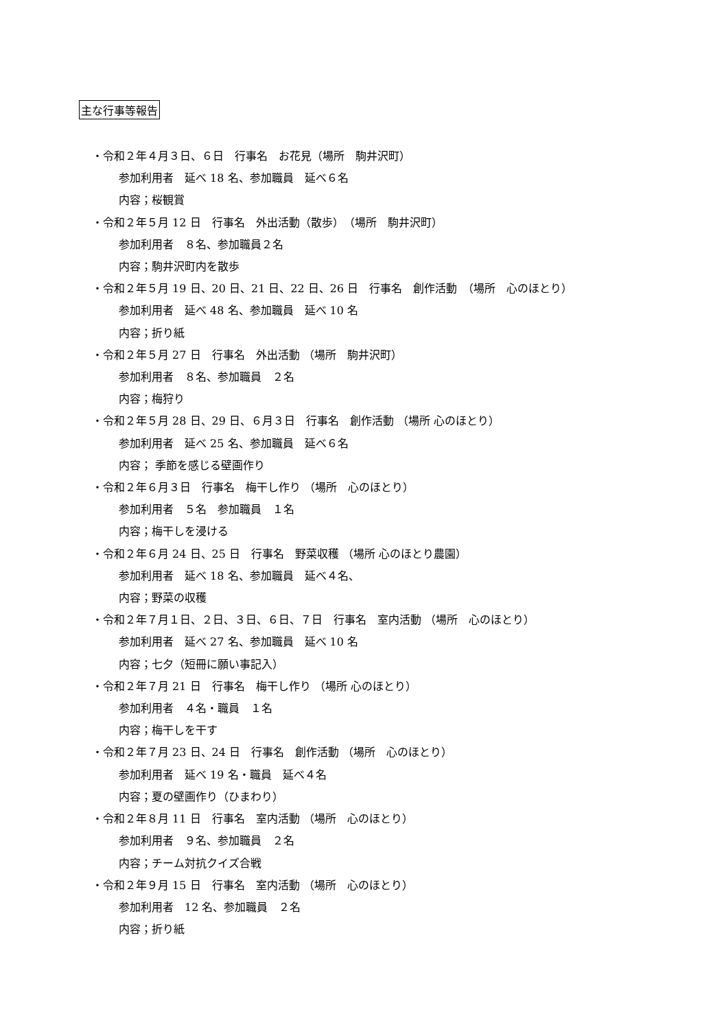主な行事等報告
・令和２年４月３日、６日　行事名　お花見（場所　駒井沢町）
参加利用者　延べ 18 名、参加職員　延べ６名
内容；桜観賞
・令和２年５月 12 日　行事名　外出活動（散歩）　（場所　駒井沢町）
参加利用者　８名、参加職員２名
内容；駒井沢町内を散歩
・令和２年５月 19 日、20 日、21 日、22 日、26 日　行事名　創作活動　（場所　心のほとり）
参加利用者　延べ 48 名、参加職員　延べ 10 名
内容；折り紙
・令和２年５月 27 日　行事名　外出活動 （場所　駒井沢町）
参加利用者　８名、参加職員　２名
内容；梅狩り
・令和２年５月 28 日、29 日、６月３日　行事名　創作活動 （場所 心のほとり）
参加利用者　延べ 25 名、参加職員　延べ６名
内容； 季節を感じる壁画作り
・令和２年６月３日　行事名　梅干し作り （場所　心のほとり）
参加利用者　５名　参加職員　１名
内容；梅干しを浸ける
・令和２年６月 24 日、25 日　行事名　野菜収穫 （場所 心のほとり農園）
参加利用者　延べ 18 名、参加職員　延べ４名、
内容；野菜の収穫
・令和２年７月１日、２日、３日、６日、７日　行事名　室内活動 （場所　心のほとり）
参加利用者　延べ 27 名、参加職員　延べ 10 名
内容；七夕（短冊に願い事記入）
・令和２年７月 21 日　行事名　梅干し作り （場所 心のほとり）
参加利用者　４名・職員　１名
内容；梅干しを干す
・令和２年７月 23 日、24 日　行事名　創作活動 （場所　心のほとり）
参加利用者　延べ 19 名・職員　延べ４名
内容；夏の壁画作り（ひまわり）
・令和２年８月 11 日　行事名　室内活動 （場所　心のほとり）
参加利用者　９名、参加職員　２名
内容；チーム対抗クイズ合戦
・令和２年９月 15 日　行事名　室内活動 （場所　心のほとり）
参加利用者　12 名、参加職員　２名
内容；折り紙